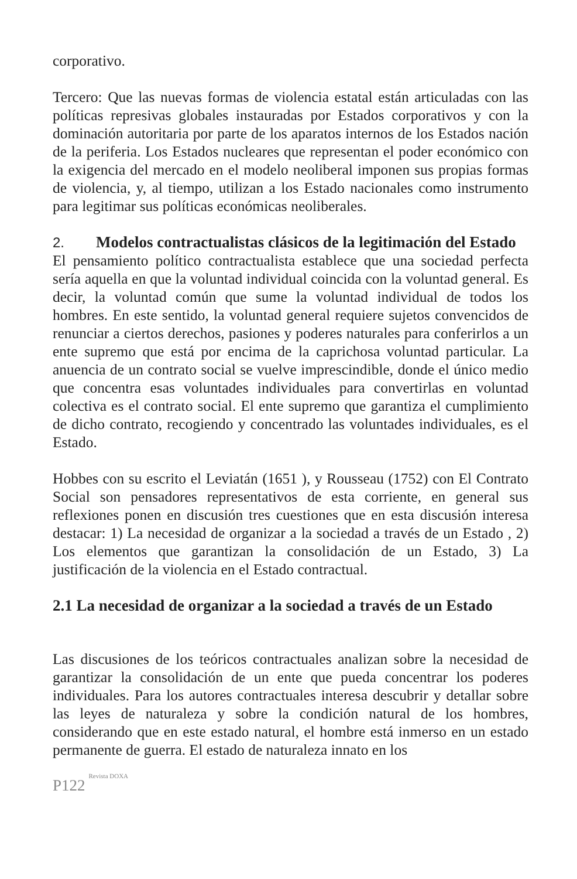corporativo.
Tercero: Que las nuevas formas de violencia estatal están articuladas con las políticas represivas globales instauradas por Estados corporativos y con la dominación autoritaria por parte de los aparatos internos de los Estados nación de la periferia. Los Estados nucleares que representan el poder económico con la exigencia del mercado en el modelo neoliberal imponen sus propias formas de violencia, y, al tiempo, utilizan a los Estado nacionales como instrumento para legitimar sus políticas económicas neoliberales.
2. Modelos contractualistas clásicos de la legitimación del Estado
El pensamiento político contractualista establece que una sociedad perfecta sería aquella en que la voluntad individual coincida con la voluntad general. Es decir, la voluntad común que sume la voluntad individual de todos los hombres. En este sentido, la voluntad general requiere sujetos convencidos de renunciar a ciertos derechos, pasiones y poderes naturales para conferirlos a un ente supremo que está por encima de la caprichosa voluntad particular. La anuencia de un contrato social se vuelve imprescindible, donde el único medio que concentra esas voluntades individuales para convertirlas en voluntad colectiva es el contrato social. El ente supremo que garantiza el cumplimiento de dicho contrato, recogiendo y concentrado las voluntades individuales, es el Estado.
Hobbes con su escrito el Leviatán (1651 ), y Rousseau (1752) con El Contrato Social son pensadores representativos de esta corriente, en general sus reflexiones ponen en discusión tres cuestiones que en esta discusión interesa destacar: 1) La necesidad de organizar a la sociedad a través de un Estado , 2) Los elementos que garantizan la consolidación de un Estado, 3) La justificación de la violencia en el Estado contractual.
2.1 La necesidad de organizar a la sociedad a través de un Estado
Las discusiones de los teóricos contractuales analizan sobre la necesidad de garantizar la consolidación de un ente que pueda concentrar los poderes individuales. Para los autores contractuales interesa descubrir y detallar sobre las leyes de naturaleza y sobre la condición natural de los hombres, considerando que en este estado natural, el hombre está inmerso en un estado permanente de guerra. El estado de naturaleza innato en los
P122 Revista DOXA